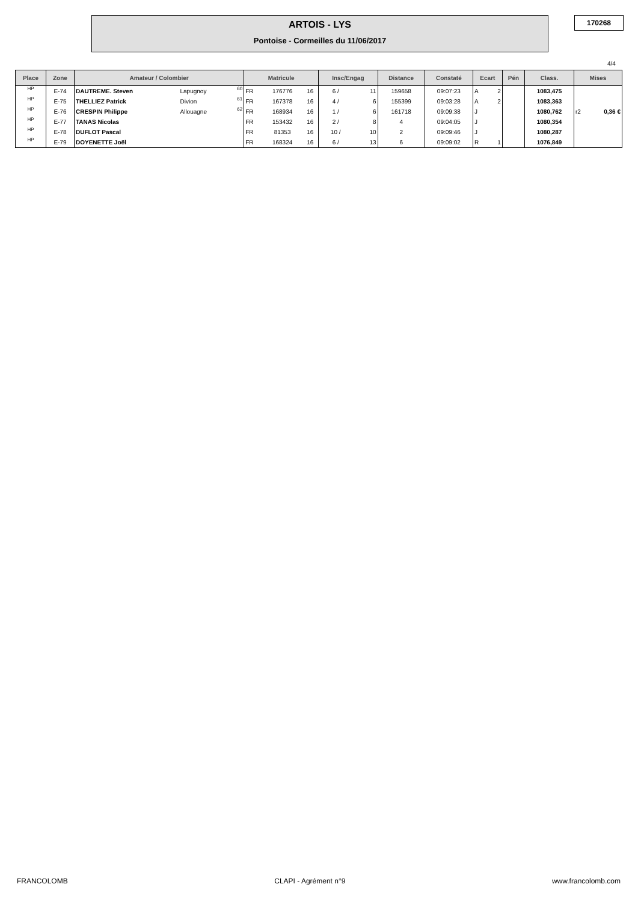ARTOIS - LYS
Pontoise - Cormeilles du 11/06/2017
170268
4/4
| Place | Zone | Amateur / Colombier | | | Matricule | | | Insc/Engag | | Distance | Constaté | Ecart | | Pén | Class. | Mises | |
| --- | --- | --- | --- | --- | --- | --- | --- | --- | --- | --- | --- | --- | --- | --- | --- | --- | --- |
| HP | E-74 | DAUTREME. Steven | Lapugnoy | 60 | FR | 176776 | 16 | 6 / | 11 | 159658 | 09:07:23 | A | 2 | | 1083,475 | | |
| HP | E-75 | THELLIEZ Patrick | Divion | 61 | FR | 167378 | 16 | 4 / | 6 | 155399 | 09:03:28 | A | 2 | | 1083,363 | | |
| HP | E-76 | CRESPIN Philippe | Allouagne | 62 | FR | 168934 | 16 | 1 / | 6 | 161718 | 09:09:38 | J | | | 1080,762 | r2 | 0,36 € |
| HP | E-77 | TANAS Nicolas | | | FR | 153432 | 16 | 2 / | 8 | 4 | 09:04:05 | J | | | 1080,354 | | |
| HP | E-78 | DUFLOT Pascal | | | FR | 81353 | 16 | 10 / | 10 | 2 | 09:09:46 | J | | | 1080,287 | | |
| HP | E-79 | DOYENETTE Joël | | | FR | 168324 | 16 | 6 / | 13 | 6 | 09:09:02 | R | 1 | | 1076,849 | | |
FRANCOLOMB CLAPI - Agrément n°9 www.francolomb.com